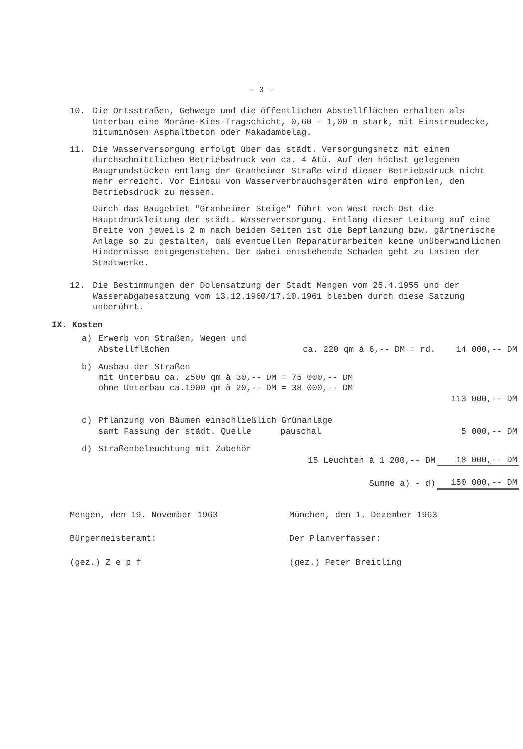- 3 -
10. Die Ortsstraßen, Gehwege und die öffentlichen Abstellflächen erhalten als Unterbau eine Moräne-Kies-Tragschicht, 0,60 - 1,00 m stark, mit Einstreudecke, bituminösen Asphaltbeton oder Makadambelag.
11. Die Wasserversorgung erfolgt über das städt. Versorgungsnetz mit einem durchschnittlichen Betriebsdruck von ca. 4 Atü. Auf den höchst gelegenen Baugrundstücken entlang der Granheimer Straße wird dieser Betriebsdruck nicht mehr erreicht. Vor Einbau von Wasserverbrauchsgeräten wird empfohlen, den Betriebsdruck zu messen.
Durch das Baugebiet "Granheimer Steige" führt von West nach Ost die Hauptdruckleitung der städt. Wasserversorgung. Entlang dieser Leitung auf eine Breite von jeweils 2 m nach beiden Seiten ist die Bepflanzung bzw. gärtnerische Anlage so zu gestalten, daß eventuellen Reparaturarbeiten keine unüberwindlichen Hindernisse entgegenstehen. Der dabei entstehende Schaden geht zu Lasten der Stadtwerke.
12. Die Bestimmungen der Dolensatzung der Stadt Mengen vom 25.4.1955 und der Wasserabgabesatzung vom 13.12.1960/17.10.1961 bleiben durch diese Satzung unberührt.
IX. Kosten
| a) | Erwerb von Straßen, Wegen und | | |
| | Abstellflächen | ca. 220 qm à 6,-- DM = rd. | 14 000,-- DM |
| b) | Ausbau der Straßen | | |
| | mit Unterbau ca. 2500 qm à 30,-- DM = 75 000,-- DM | | |
| | ohne Unterbau ca.1900 qm à 20,-- DM = 38 000,-- DM | | |
| | | | 113 000,-- DM |
| c) | Pflanzung von Bäumen einschließlich Grünanlage | | |
| | samt Fassung der städt. Quelle | pauschal | 5 000,-- DM |
| d) | Straßenbeleuchtung mit Zubehör | | |
| | 15 Leuchten à 1 200,-- DM | | 18 000,-- DM |
| | Summe a) - d) | | 150 000,-- DM |
Mengen, den 19. November 1963
Bürgermeisteramt:
(gez.) Z e p f
München, den 1. Dezember 1963
Der Planverfasser:
(gez.) Peter Breitling